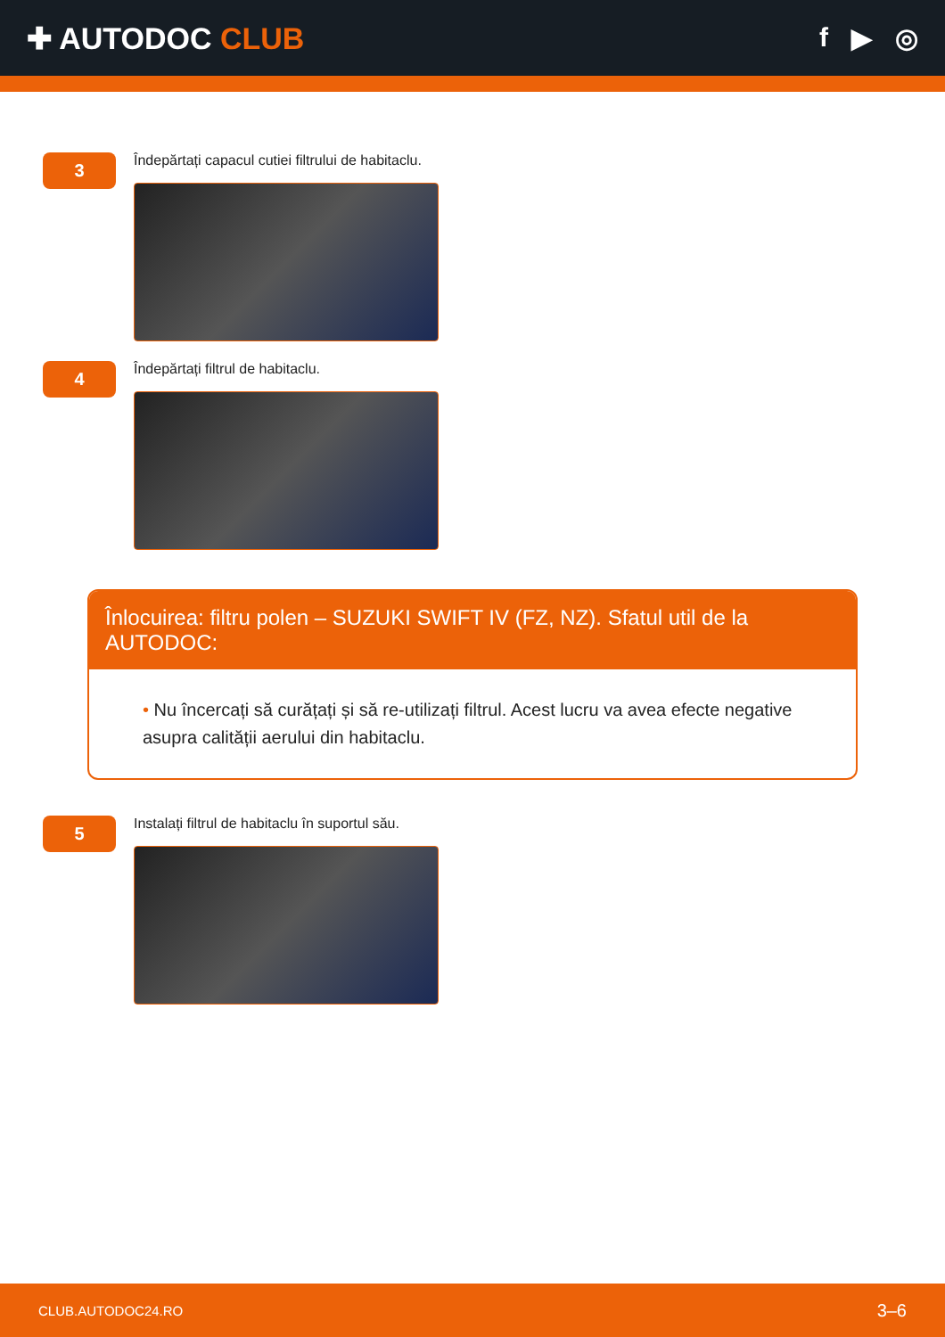✚ AUTODOC CLUB f ▶ ◎
3
Îndepărtați capacul cutiei filtrului de habitaclu.
4
Îndepărtați filtrul de habitaclu.
Înlocuirea: filtru polen – SUZUKI SWIFT IV (FZ, NZ). Sfatul util de la AUTODOC:
• Nu încercați să curățați și să re-utilizați filtrul. Acest lucru va avea efecte negative asupra calității aerului din habitaclu.
5
Instalați filtrul de habitaclu în suportul său.
CLUB.AUTODOC24.RO 3–6